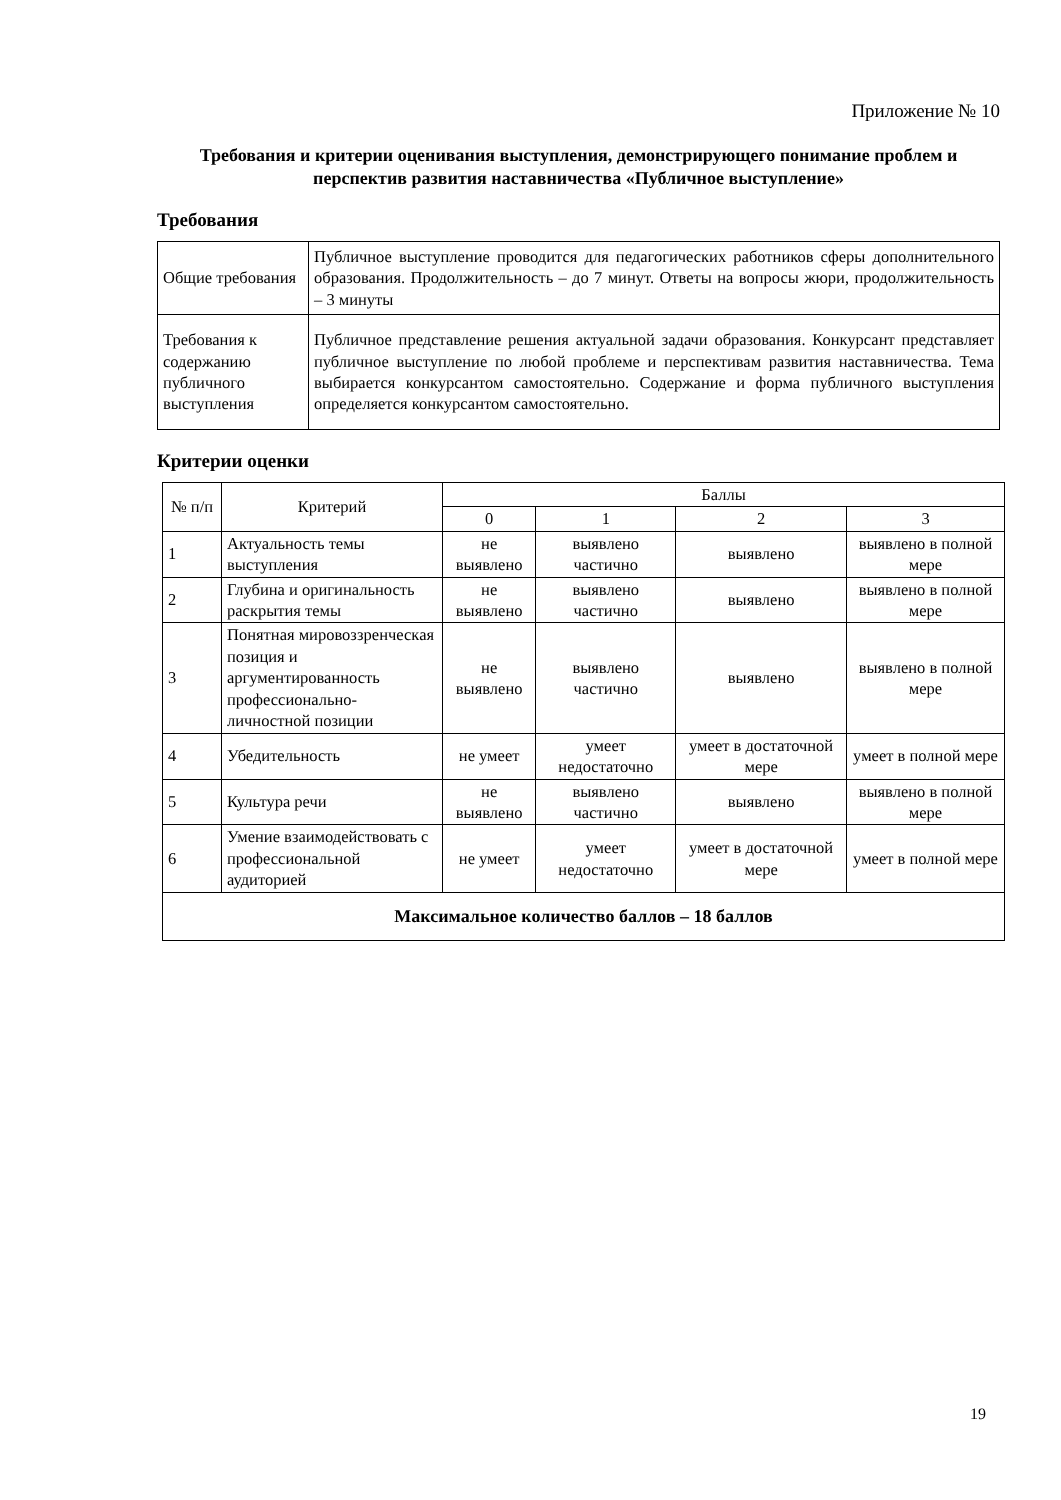Приложение № 10
Требования и критерии оценивания выступления, демонстрирующего понимание проблем и перспектив развития наставничества «Публичное выступление»
Требования
| Общие требования | Публичное выступление проводится для педагогических работников сферы дополнительного образования. Продолжительность – до 7 минут. Ответы на вопросы жюри, продолжительность – 3 минуты |
| Требования к содержанию публичного выступления | Публичное представление решения актуальной задачи образования. Конкурсант представляет публичное выступление по любой проблеме и перспективам развития наставничества. Тема выбирается конкурсантом самостоятельно. Содержание и форма публичного выступления определяется конкурсантом самостоятельно. |
Критерии оценки
| № п/п | Критерий | Баллы | | | |
| --- | --- | --- | --- | --- | --- |
| | | 0 | 1 | 2 | 3 |
| 1 | Актуальность темы выступления | не выявлено | выявлено частично | выявлено | выявлено в полной мере |
| 2 | Глубина и оригинальность раскрытия темы | не выявлено | выявлено частично | выявлено | выявлено в полной мере |
| 3 | Понятная мировоззренческая позиция и аргументированность профессионально-личностной позиции | не выявлено | выявлено частично | выявлено | выявлено в полной мере |
| 4 | Убедительность | не умеет | умеет недостаточно | умеет в достаточной мере | умеет в полной мере |
| 5 | Культура речи | не выявлено | выявлено частично | выявлено | выявлено в полной мере |
| 6 | Умение взаимодействовать с профессиональной аудиторией | не умеет | умеет недостаточно | умеет в достаточной мере | умеет в полной мере |
| Максимальное количество баллов – 18 баллов | | | | | |
19